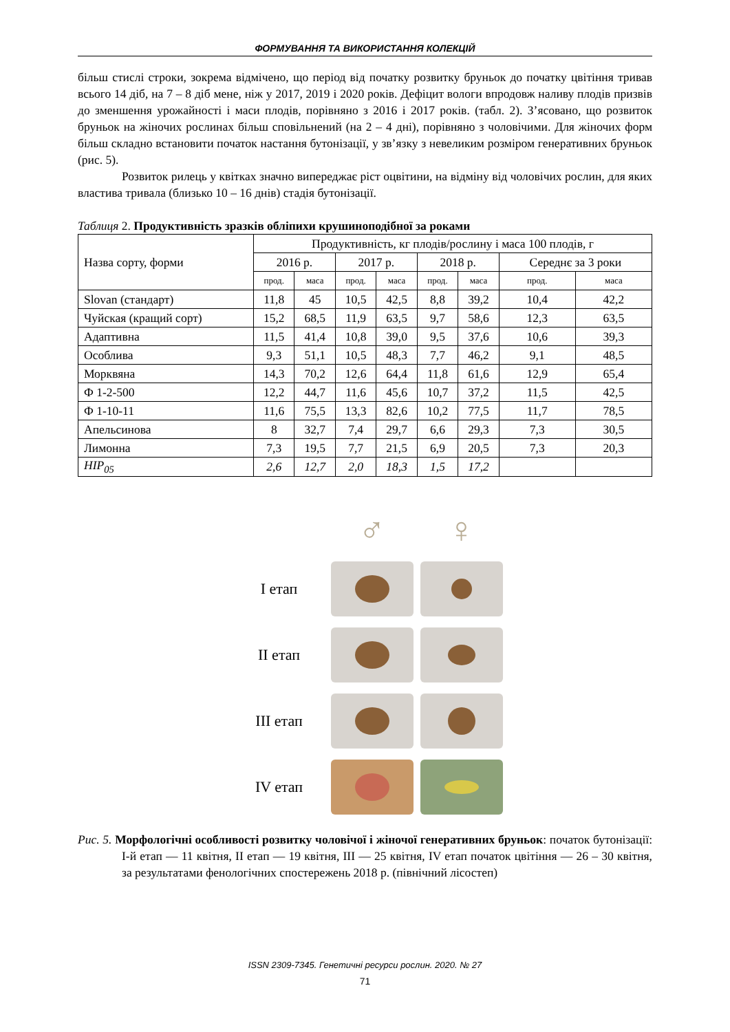ФОРМУВАННЯ ТА ВИКОРИСТАННЯ КОЛЕКЦІЙ
більш стислі строки, зокрема відмічено, що період від початку розвитку бруньок до початку цвітіння тривав всього 14 діб, на 7 – 8 діб мене, ніж у 2017, 2019 і 2020 років. Дефіцит вологи впродовж наливу плодів призвів до зменшення урожайності і маси плодів, порівняно з 2016 і 2017 років. (табл. 2). З’ясовано, що розвиток бруньок на жіночих рослинах більш сповільнений (на 2 – 4 дні), порівняно з чоловічими. Для жіночих форм більш складно встановити початок настання бутонізації, у зв’язку з невеликим розміром генеративних бруньок (рис. 5).
Розвиток рилець у квітках значно випереджає ріст оцвітини, на відміну від чоловічих рослин, для яких властива тривала (близько 10 – 16 днів) стадія бутонізації.
Таблиця 2. Продуктивність зразків обліпихи крушиноподібної за роками
| Назва сорту, форми | Продуктивність, кг плодів/рослину і маса 100 плодів, г | | | | | | | |
| --- | --- | --- | --- | --- | --- | --- | --- | --- |
| | 2016 р. | | 2017 р. | | 2018 р. | | Середнє за 3 роки | |
| | прод. | маса | прод. | маса | прод. | маса | прод. | маса |
| Slovan (стандарт) | 11,8 | 45 | 10,5 | 42,5 | 8,8 | 39,2 | 10,4 | 42,2 |
| Чуйская (кращий сорт) | 15,2 | 68,5 | 11,9 | 63,5 | 9,7 | 58,6 | 12,3 | 63,5 |
| Адаптивна | 11,5 | 41,4 | 10,8 | 39,0 | 9,5 | 37,6 | 10,6 | 39,3 |
| Особлива | 9,3 | 51,1 | 10,5 | 48,3 | 7,7 | 46,2 | 9,1 | 48,5 |
| Морквяна | 14,3 | 70,2 | 12,6 | 64,4 | 11,8 | 61,6 | 12,9 | 65,4 |
| Ф 1-2-500 | 12,2 | 44,7 | 11,6 | 45,6 | 10,7 | 37,2 | 11,5 | 42,5 |
| Ф 1-10-11 | 11,6 | 75,5 | 13,3 | 82,6 | 10,2 | 77,5 | 11,7 | 78,5 |
| Апельсинова | 8 | 32,7 | 7,4 | 29,7 | 6,6 | 29,3 | 7,3 | 30,5 |
| Лимонна | 7,3 | 19,5 | 7,7 | 21,5 | 6,9 | 20,5 | 7,3 | 20,3 |
| НІР<sub>05</sub> | 2,6 | 12,7 | 2,0 | 18,3 | 1,5 | 17,2 | | |
♂
♀
I етап
II етап
III етап
IV етап
Рис. 5. Морфологічні особливості розвитку чоловічої і жіночої генеративних бруньок: початок бутонізації: I-й етап — 11 квітня, II етап — 19 квітня, III — 25 квітня, IV етап початок цвітіння — 26 – 30 квітня, за результатами фенологічних спостережень 2018 р. (північний лісостеп)
ISSN 2309-7345. Генетичні ресурси рослин. 2020. № 27
71